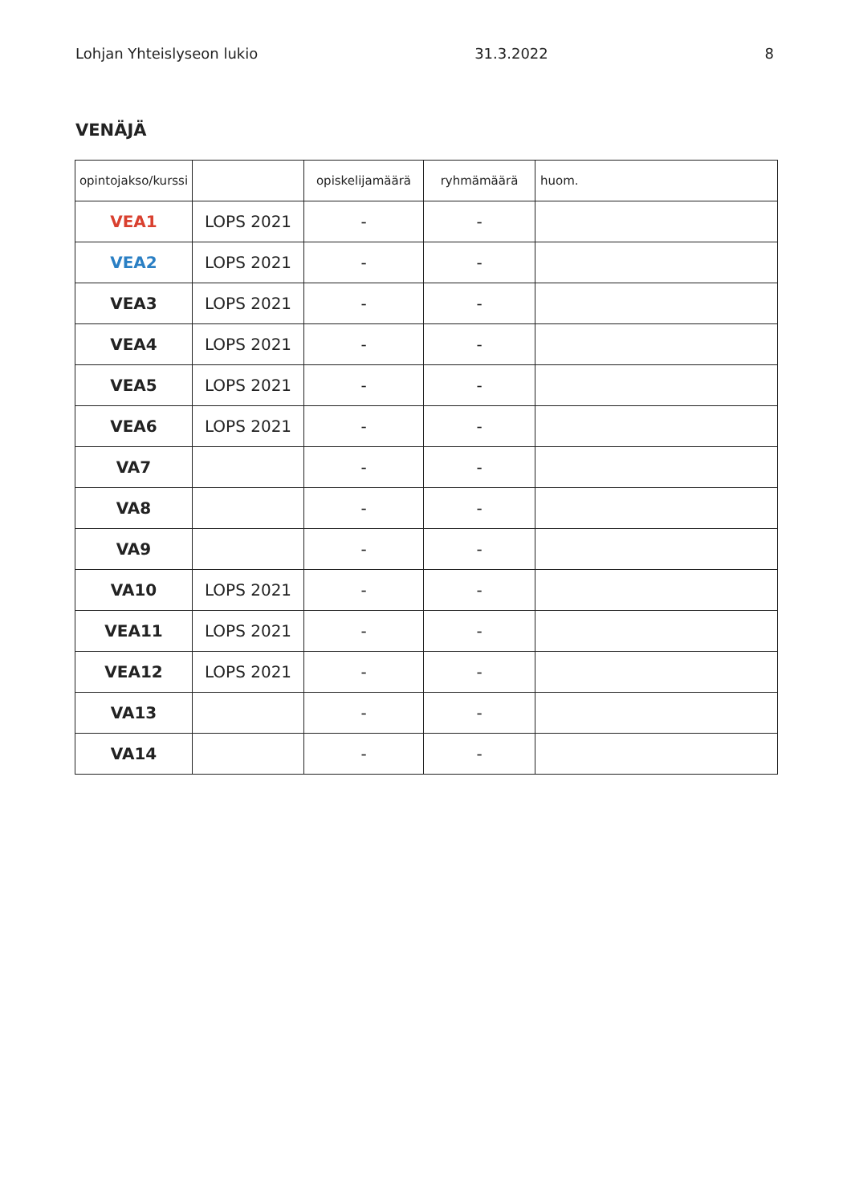Lohjan Yhteislyseon lukio 31.3.2022 8
VENÄJÄ
| opintojakso/kurssi | | opiskelijamäärä | ryhmämäärä | huom. |
| --- | --- | --- | --- | --- |
| VEA1 | LOPS 2021 | - | - | |
| VEA2 | LOPS 2021 | - | - | |
| VEA3 | LOPS 2021 | - | - | |
| VEA4 | LOPS 2021 | - | - | |
| VEA5 | LOPS 2021 | - | - | |
| VEA6 | LOPS 2021 | - | - | |
| VA7 | | - | - | |
| VA8 | | - | - | |
| VA9 | | - | - | |
| VA10 | LOPS 2021 | - | - | |
| VEA11 | LOPS 2021 | - | - | |
| VEA12 | LOPS 2021 | - | - | |
| VA13 | | - | - | |
| VA14 | | - | - | |